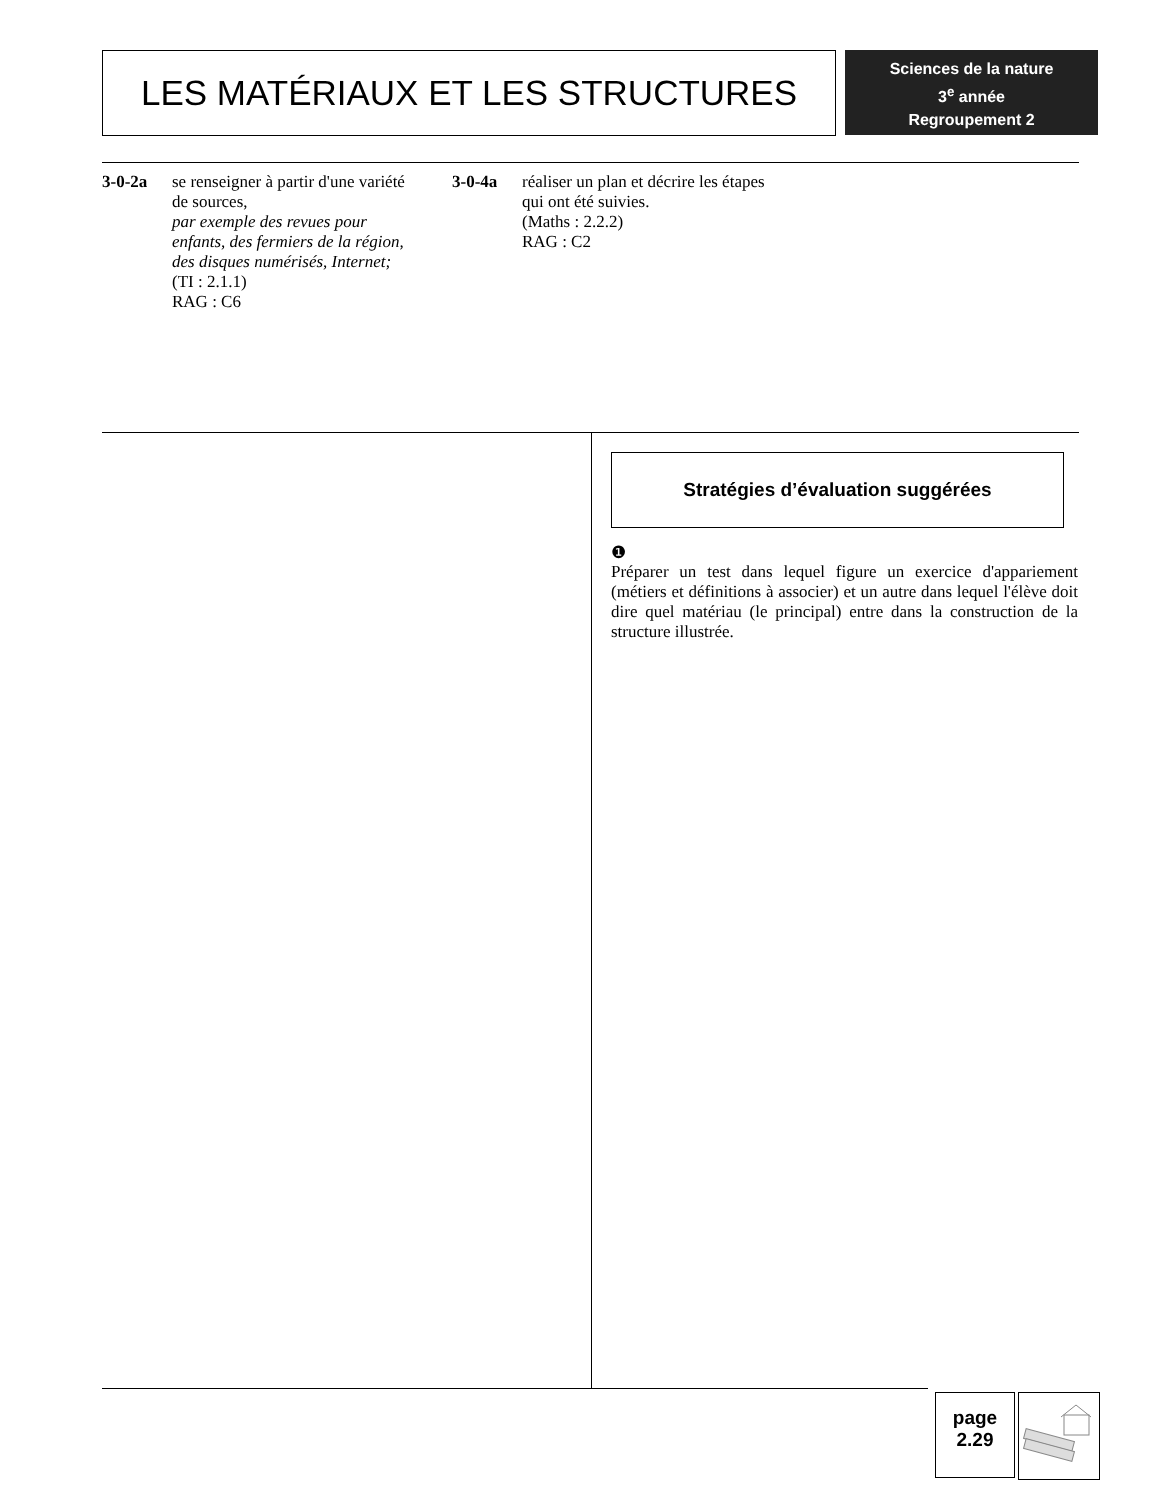LES MATÉRIAUX ET LES STRUCTURES
Sciences de la nature
3<sup>e</sup> année
Regroupement 2
3-0-2a se renseigner à partir d'une variété de sources,
par exemple des revues pour enfants, des fermiers de la région, des disques numérisés, Internet;
(TI : 2.1.1)
RAG : C6
3-0-4a réaliser un plan et décrire les étapes qui ont été suivies.
(Maths : 2.2.2)
RAG : C2
Stratégies d’évaluation suggérées
❶
Préparer un test dans lequel figure un exercice d'appariement (métiers et définitions à associer) et un autre dans lequel l'élève doit dire quel matériau (le principal) entre dans la construction de la structure illustrée.
page
2.29